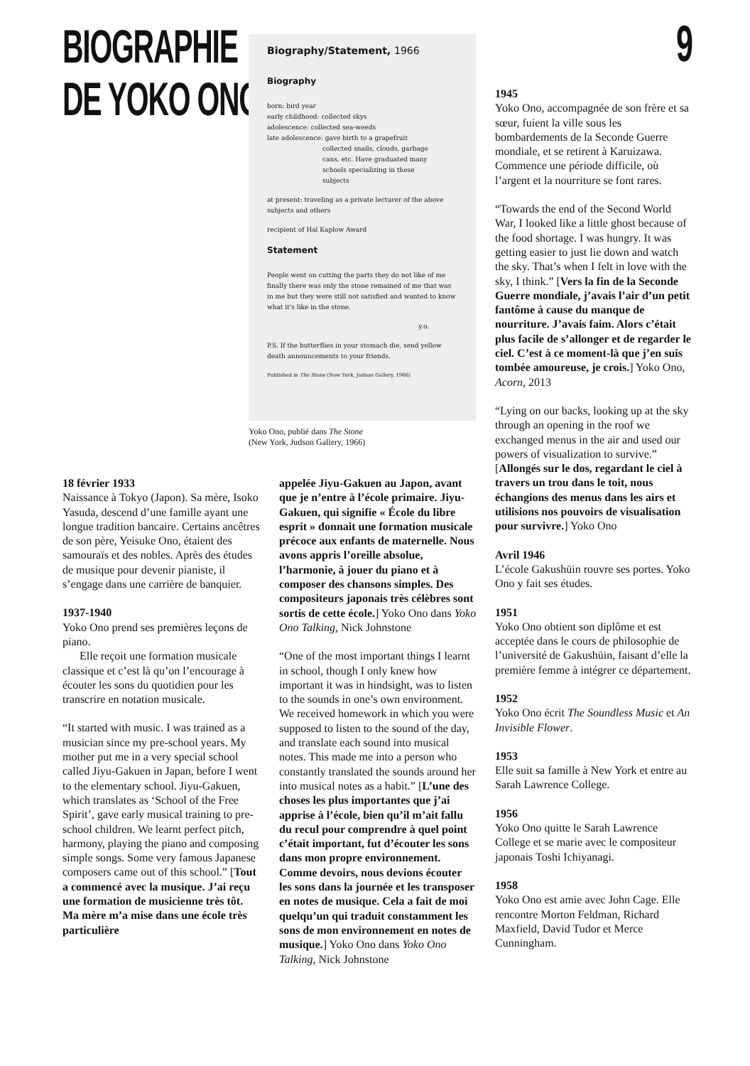BIOGRAPHIE
DE YOKO ONO
9
Biography/Statement, 1966
Biography
born: bird year
early childhood: collected skys
adolescence: collected sea-weeds
late adolescence: gave birth to a grapefruit
collected snails, clouds, garbage
cans, etc. Have graduated many
schools specializing in these
subjects
at present: traveling as a private lecturer of the above subjects and others
recipient of Hal Kaplow Award
Statement
People went on cutting the parts they do not like of me finally there was only the stone remained of me that was in me but they were still not satisfied and wanted to know what it's like in the stone.
y.o.
P.S. If the butterflies in your stomach die, send yellow death announcements to your friends.
Published in The Stone (New York, Judson Gallery, 1966)
Yoko Ono, publié dans The Stone
(New York, Judson Gallery, 1966)
18 février 1933
Naissance à Tokyo (Japon). Sa mère, Isoko Yasuda, descend d’une famille ayant une longue tradition bancaire. Certains ancêtres de son père, Yeisuke Ono, étaient des samouraïs et des nobles. Après des études de musique pour devenir pianiste, il s’engage dans une carrière de banquier.
1937-1940
Yoko Ono prend ses premières leçons de piano.
Elle reçoit une formation musicale classique et c’est là qu’on l’encourage à écouter les sons du quotidien pour les transcrire en notation musicale.
“It started with music. I was trained as a musician since my pre-school years. My mother put me in a very special school called Jiyu-Gakuen in Japan, before I went to the elementary school. Jiyu-Gakuen, which translates as ‘School of the Free Spirit’, gave early musical training to pre-school children. We learnt perfect pitch, harmony, playing the piano and composing simple songs. Some very famous Japanese composers came out of this school.” [Tout a commencé avec la musique. J’ai reçu une formation de musicienne très tôt. Ma mère m’a mise dans une école très particulière
appelée Jiyu-Gakuen au Japon, avant que je n’entre à l’école primaire. Jiyu-Gakuen, qui signifie « École du libre esprit » donnait une formation musicale précoce aux enfants de maternelle. Nous avons appris l’oreille absolue, l’harmonie, à jouer du piano et à composer des chansons simples. Des compositeurs japonais très célèbres sont sortis de cette école.] Yoko Ono dans Yoko Ono Talking, Nick Johnstone
“One of the most important things I learnt in school, though I only knew how important it was in hindsight, was to listen to the sounds in one’s own environment. We received homework in which you were supposed to listen to the sound of the day, and translate each sound into musical notes. This made me into a person who constantly translated the sounds around her into musical notes as a habit.” [L’une des choses les plus importantes que j’ai apprise à l’école, bien qu’il m’ait fallu du recul pour comprendre à quel point c’était important, fut d’écouter les sons dans mon propre environnement. Comme devoirs, nous devions écouter les sons dans la journée et les transposer en notes de musique. Cela a fait de moi quelqu’un qui traduit constamment les sons de mon environnement en notes de musique.] Yoko Ono dans Yoko Ono Talking, Nick Johnstone
1945
Yoko Ono, accompagnée de son frère et sa sœur, fuient la ville sous les bombardements de la Seconde Guerre mondiale, et se retirent à Karuizawa. Commence une période difficile, où l’argent et la nourriture se font rares.
“Towards the end of the Second World War, I looked like a little ghost because of the food shortage. I was hungry. It was getting easier to just lie down and watch the sky. That’s when I felt in love with the sky, I think.” [Vers la fin de la Seconde Guerre mondiale, j’avais l’air d’un petit fantôme à cause du manque de nourriture. J’avais faim. Alors c’était plus facile de s’allonger et de regarder le ciel. C’est à ce moment-là que j’en suis tombée amoureuse, je crois.] Yoko Ono, Acorn, 2013
“Lying on our backs, looking up at the sky through an opening in the roof we exchanged menus in the air and used our powers of visualization to survive.” [Allongés sur le dos, regardant le ciel à travers un trou dans le toit, nous échangions des menus dans les airs et utilisions nos pouvoirs de visualisation pour survivre.] Yoko Ono
Avril 1946
L’école Gakushūin rouvre ses portes. Yoko Ono y fait ses études.
1951
Yoko Ono obtient son diplôme et est acceptée dans le cours de philosophie de l’université de Gakushūin, faisant d’elle la première femme à intégrer ce département.
1952
Yoko Ono écrit The Soundless Music et An Invisible Flower.
1953
Elle suit sa famille à New York et entre au Sarah Lawrence College.
1956
Yoko Ono quitte le Sarah Lawrence College et se marie avec le compositeur japonais Toshi Ichiyanagi.
1958
Yoko Ono est amie avec John Cage. Elle rencontre Morton Feldman, Richard Maxfield, David Tudor et Merce Cunningham.